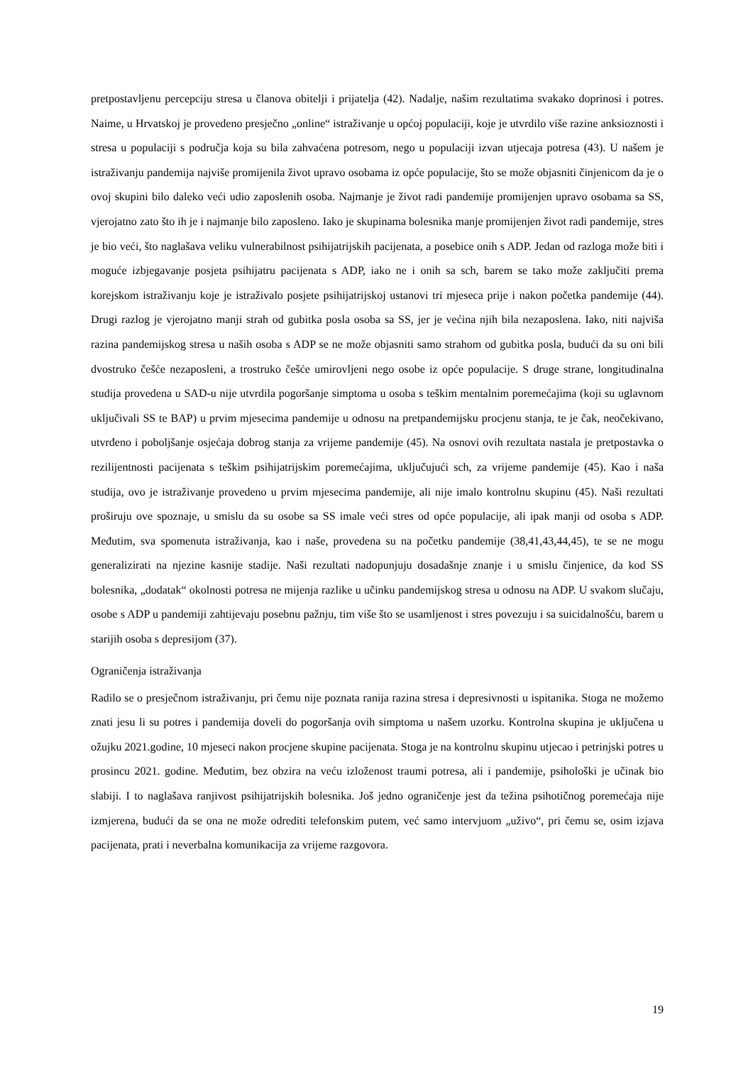pretpostavljenu percepciju stresa u članova obitelji i prijatelja (42). Nadalje, našim rezultatima svakako doprinosi i potres. Naime, u Hrvatskoj je provedeno presječno „online“ istraživanje u općoj populaciji, koje je utvrdilo više razine anksioznosti i stresa u populaciji s područja koja su bila zahvaćena potresom, nego u populaciji izvan utjecaja potresa (43). U našem je istraživanju pandemija najviše promijenila život upravo osobama iz opće populacije, što se može objasniti činjenicom da je o ovoj skupini bilo daleko veći udio zaposlenih osoba. Najmanje je život radi pandemije promijenjen upravo osobama sa SS, vjerojatno zato što ih je i najmanje bilo zaposleno. Iako je skupinama bolesnika manje promijenjen život radi pandemije, stres je bio veći, što naglašava veliku vulnerabilnost psihijatrijskih pacijenata, a posebice onih s ADP. Jedan od razloga može biti i moguće izbjegavanje posjeta psihijatru pacijenata s ADP, iako ne i onih sa sch, barem se tako može zaključiti prema korejskom istraživanju koje je istraživalo posjete psihijatrijskoj ustanovi tri mjeseca prije i nakon početka pandemije (44). Drugi razlog je vjerojatno manji strah od gubitka posla osoba sa SS, jer je većina njih bila nezaposlena. Iako, niti najviša razina pandemijskog stresa u naših osoba s ADP se ne može objasniti samo strahom od gubitka posla, budući da su oni bili dvostruko češće nezaposleni, a trostruko češće umirovljeni nego osobe iz opće populacije. S druge strane, longitudinalna studija provedena u SAD-u nije utvrdila pogoršanje simptoma u osoba s teškim mentalnim poremećajima (koji su uglavnom uključivali SS te BAP) u prvim mjesecima pandemije u odnosu na pretpandemijsku procjenu stanja, te je čak, neočekivano, utvrđeno i poboljšanje osjećaja dobrog stanja za vrijeme pandemije (45). Na osnovi ovih rezultata nastala je pretpostavka o rezilijentnosti pacijenata s teškim psihijatrijskim poremećajima, uključujući sch, za vrijeme pandemije (45). Kao i naša studija, ovo je istraživanje provedeno u prvim mjesecima pandemije, ali nije imalo kontrolnu skupinu (45). Naši rezultati proširuju ove spoznaje, u smislu da su osobe sa SS imale veći stres od opće populacije, ali ipak manji od osoba s ADP. Međutim, sva spomenuta istraživanja, kao i naše, provedena su na početku pandemije (38,41,43,44,45), te se ne mogu generalizirati na njezine kasnije stadije. Naši rezultati nadopunjuju dosadašnje znanje i u smislu činjenice, da kod SS bolesnika, „dodatak“ okolnosti potresa ne mijenja razlike u učinku pandemijskog stresa u odnosu na ADP. U svakom slučaju, osobe s ADP u pandemiji zahtijevaju posebnu pažnju, tim više što se usamljenost i stres povezuju i sa suicidalnošću, barem u starijih osoba s depresijom (37).
Ograničenja istraživanja
Radilo se o presječnom istraživanju, pri čemu nije poznata ranija razina stresa i depresivnosti u ispitanika. Stoga ne možemo znati jesu li su potres i pandemija doveli do pogoršanja ovih simptoma u našem uzorku. Kontrolna skupina je uključena u ožujku 2021.godine, 10 mjeseci nakon procjene skupine pacijenata. Stoga je na kontrolnu skupinu utjecao i petrinjski potres u prosincu 2021. godine. Međutim, bez obzira na veću izloženost traumi potresa, ali i pandemije, psihološki je učinak bio slabiji. I to naglašava ranjivost psihijatrijskih bolesnika. Još jedno ograničenje jest da težina psihotičnog poremećaja nije izmjerena, budući da se ona ne može odrediti telefonskim putem, već samo intervjuom „uživo“, pri čemu se, osim izjava pacijenata, prati i neverbalna komunikacija za vrijeme razgovora.
19